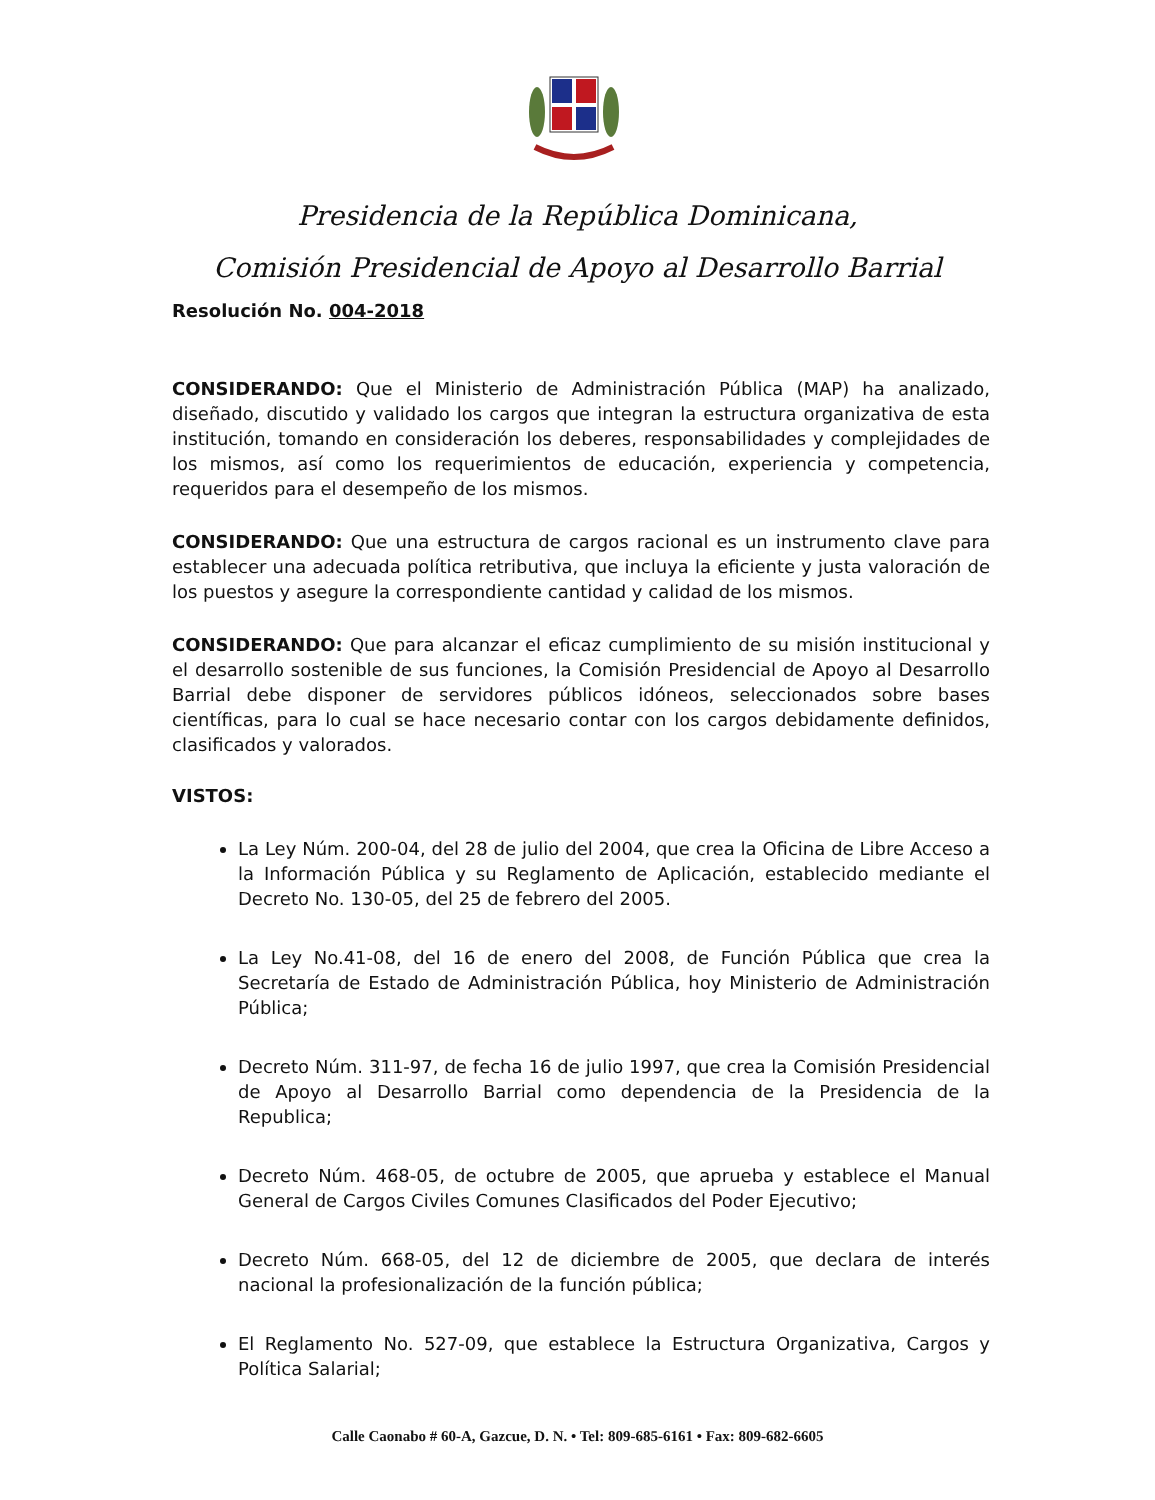Presidencia de la República Dominicana,
Comisión Presidencial de Apoyo al Desarrollo Barrial
Resolución No. 004-2018
CONSIDERANDO: Que el Ministerio de Administración Pública (MAP) ha analizado, diseñado, discutido y validado los cargos que integran la estructura organizativa de esta institución, tomando en consideración los deberes, responsabilidades y complejidades de los mismos, así como los requerimientos de educación, experiencia y competencia, requeridos para el desempeño de los mismos.
CONSIDERANDO: Que una estructura de cargos racional es un instrumento clave para establecer una adecuada política retributiva, que incluya la eficiente y justa valoración de los puestos y asegure la correspondiente cantidad y calidad de los mismos.
CONSIDERANDO: Que para alcanzar el eficaz cumplimiento de su misión institucional y el desarrollo sostenible de sus funciones, la Comisión Presidencial de Apoyo al Desarrollo Barrial debe disponer de servidores públicos idóneos, seleccionados sobre bases científicas, para lo cual se hace necesario contar con los cargos debidamente definidos, clasificados y valorados.
VISTOS:
La Ley Núm. 200-04, del 28 de julio del 2004, que crea la Oficina de Libre Acceso a la Información Pública y su Reglamento de Aplicación, establecido mediante el Decreto No. 130-05, del 25 de febrero del 2005.
La Ley No.41-08, del 16 de enero del 2008, de Función Pública que crea la Secretaría de Estado de Administración Pública, hoy Ministerio de Administración Pública;
Decreto Núm. 311-97, de fecha 16 de julio 1997, que crea la Comisión Presidencial de Apoyo al Desarrollo Barrial como dependencia de la Presidencia de la Republica;
Decreto Núm. 468-05, de octubre de 2005, que aprueba y establece el Manual General de Cargos Civiles Comunes Clasificados del Poder Ejecutivo;
Decreto Núm. 668-05, del 12 de diciembre de 2005, que declara de interés nacional la profesionalización de la función pública;
El Reglamento No. 527-09, que establece la Estructura Organizativa, Cargos y Política Salarial;
Calle Caonabo # 60-A, Gazcue, D. N. • Tel: 809-685-6161 • Fax: 809-682-6605